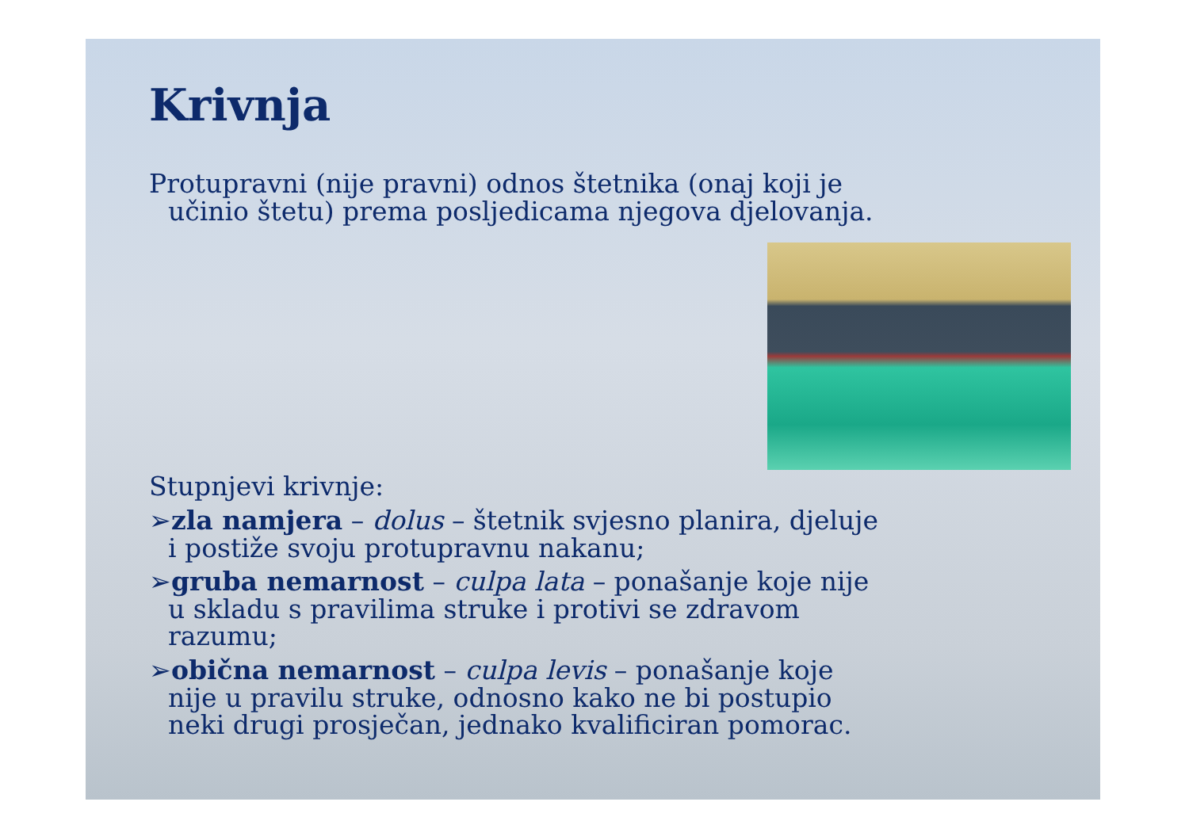Krivnja
Protupravni (nije pravni) odnos štetnika (onaj koji je
učinio štetu) prema posljedicama njegova djelovanja.
Stupnjevi krivnje:
➢zla namjera – dolus – štetnik svjesno planira, djeluje
i postiže svoju protupravnu nakanu;
➢gruba nemarnost – culpa lata – ponašanje koje nije
u skladu s pravilima struke i protivi se zdravom
razumu;
➢obična nemarnost – culpa levis – ponašanje koje
nije u pravilu struke, odnosno kako ne bi postupio
neki drugi prosječan, jednako kvalificiran pomorac.